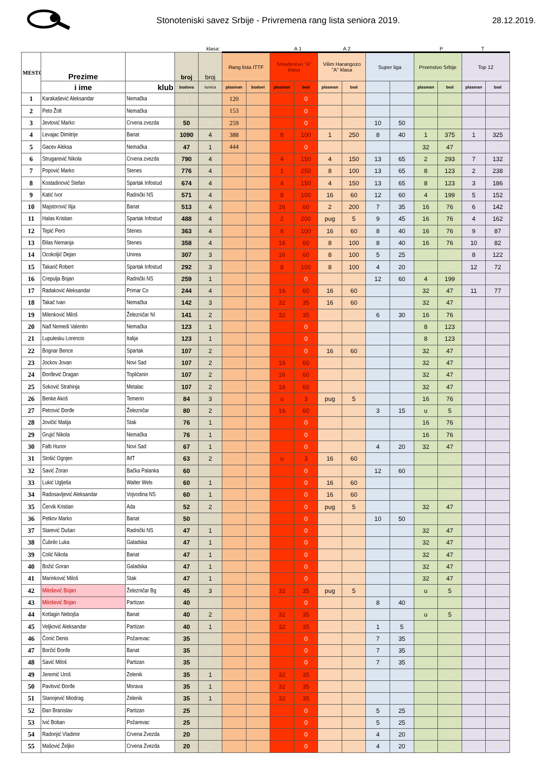Stonoteniski savez Srbije - Privremena rang lista seniora 2019.
28.12.2019.
klasa: A 1 A 2 P T
| MESTO | Prezime | | broj | broj | Rang lista ITTF | | Smederevo "A" klasa | | Vilim Harangozo "A" klasa | | Super liga | | Prvenstvo Srbije | | Top 12 | |
| --- | --- | --- | --- | --- | --- | --- | --- | --- | --- | --- | --- | --- | --- | --- | --- | --- |
| | i ime | klub | bodova | tumira | plasman | bodovi | plasman | bod | plasman | bod | | | plasman | bod | plasman | bod |
| 1 | Karakašević Aleksandar | Nemačka | 0 | 0 | 120 | | | 0 | | 0 | | | | 0 | | 0 |
| 2 | Peto Žolt | Nemačka | 0 | 0 | 153 | | | 0 | | 0 | | | | 0 | | 0 |
| 3 | Jevtović Marko | Crvena zvezda | 50 | 0 | 259 | | | 0 | | 0 | 10 | 50 | | 0 | | 0 |
| 4 | Levajac Dimitrije | Banat | 1090 | 4 | 388 | | 8 | 100 | 1 | 250 | 8 | 40 | 1 | 375 | 1 | 325 |
| 5 | Gacev Aleksa | Nemačka | 47 | 1 | 444 | | | 0 | | 0 | | | 32 | 47 | | 0 |
| 6 | Strugarević Nikola | Crvena zvezda | 790 | 4 | | | 4 | 150 | 4 | 150 | 13 | 65 | 2 | 293 | 7 | 132 |
| 7 | Popović Marko | Stenes | 776 | 4 | | | 1 | 250 | 8 | 100 | 13 | 65 | 8 | 123 | 2 | 238 |
| 8 | Kostadinović Stefan | Spartak Infostud | 674 | 4 | | | 4 | 150 | 4 | 150 | 13 | 65 | 8 | 123 | 3 | 186 |
| 9 | Katić Ivor | Radnički NS | 571 | 4 | | | 8 | 100 | 16 | 60 | 12 | 60 | 4 | 199 | 5 | 152 |
| 10 | Majstorović Ilija | Banat | 513 | 4 | | | 16 | 60 | 2 | 200 | 7 | 35 | 16 | 76 | 6 | 142 |
| 11 | Halas Kristian | Spartak Infostud | 488 | 4 | | | 2 | 200 | pug | 5 | 9 | 45 | 16 | 76 | 4 | 162 |
| 12 | Tepić Pero | Stenes | 363 | 4 | | | 8 | 100 | 16 | 60 | 8 | 40 | 16 | 76 | 9 | 87 |
| 13 | Đilas Nemanja | Stenes | 358 | 4 | | | 16 | 60 | 8 | 100 | 8 | 40 | 16 | 76 | 10 | 82 |
| 14 | Ocokoljić Dejan | Unirea | 307 | 3 | | | 16 | 60 | 8 | 100 | 5 | 25 | | 0 | 8 | 122 |
| 15 | Takarič Robert | Spartak Infostud | 292 | 3 | | | 8 | 100 | 8 | 100 | 4 | 20 | | 0 | 12 | 72 |
| 16 | Crepulja Bojan | Radnički NS | 259 | 1 | | | | 0 | | 0 | 12 | 60 | 4 | 199 | | 0 |
| 17 | Radaković Aleksandar | Primar Co | 244 | 4 | | | 16 | 60 | 16 | 60 | | | 32 | 47 | 11 | 77 |
| 18 | Takač Ivan | Nemačka | 142 | 3 | | | 32 | 35 | 16 | 60 | | | 32 | 47 | | 0 |
| 19 | Milenković Miloš | Železničar NI | 141 | 2 | | | 32 | 35 | | 0 | 6 | 30 | 16 | 76 | | 0 |
| 20 | Nađ Nemedi Valentin | Nemačka | 123 | 1 | | | | 0 | | 0 | | | 8 | 123 | | 0 |
| 21 | Lupulesku Lorencio | Italija | 123 | 1 | | | | 0 | | 0 | | | 8 | 123 | | 0 |
| 22 | Bognar Bence | Spartak | 107 | 2 | | | | 0 | 16 | 60 | | | 32 | 47 | | 0 |
| 23 | Jockov Jovan | Novi Sad | 107 | 2 | | | 16 | 60 | | 0 | | | 32 | 47 | | 0 |
| 24 | Đorđević Dragan | Topličanin | 107 | 2 | | | 16 | 60 | | 0 | | | 32 | 47 | | 0 |
| 25 | Soković Strahinja | Metalac | 107 | 2 | | | 16 | 60 | | 0 | | | 32 | 47 | | 0 |
| 26 | Benke Akoš | Temerin | 84 | 3 | | | u | 3 | pug | 5 | | | 16 | 76 | | 0 |
| 27 | Petrović Đorđe | Železničar | 80 | 2 | | | 16 | 60 | | 0 | 3 | 15 | u | 5 | | 0 |
| 28 | Jovičić Matija | Stak | 76 | 1 | | | | 0 | | 0 | | | 16 | 76 | | 0 |
| 29 | Grujić Nikola | Nemačka | 76 | 1 | | | | 0 | | 0 | | | 16 | 76 | | 0 |
| 30 | Falb Hunor | Novi Sad | 67 | 1 | | | | 0 | | 0 | 4 | 20 | 32 | 47 | | 0 |
| 31 | Stošić Ognjen | IMT | 63 | 2 | | | u | 3 | 16 | 60 | | | | 0 | | 0 |
| 32 | Savić Zoran | Bačka Palanka | 60 | 0 | | | | 0 | | 0 | 12 | 60 | | 0 | | 0 |
| 33 | Lukić Uglješa | Walter Wels | 60 | 1 | | | | 0 | 16 | 60 | | | | 0 | | 0 |
| 34 | Radosavljević Aleksandar | Vojvodina NS | 60 | 1 | | | | 0 | 16 | 60 | | | | 0 | | 0 |
| 35 | Červik Kristian | Ada | 52 | 2 | | | | 0 | pug | 5 | | | 32 | 47 | | 0 |
| 36 | Petkov Marko | Banat | 50 | 0 | | | | 0 | | 0 | 10 | 50 | | 0 | | 0 |
| 37 | Starević Dušan | Radnički NS | 47 | 1 | | | | 0 | | 0 | | | 32 | 47 | | 0 |
| 38 | Čubrilo Luka | Galadska | 47 | 1 | | | | 0 | | 0 | | | 32 | 47 | | 0 |
| 39 | Colić Nikola | Banat | 47 | 1 | | | | 0 | | 0 | | | 32 | 47 | | 0 |
| 40 | Božić Goran | Galadska | 47 | 1 | | | | 0 | | 0 | | | 32 | 47 | | 0 |
| 41 | Marinković Miloš | Stak | 47 | 1 | | | | 0 | | 0 | | | 32 | 47 | | 0 |
| 42 | Milošević Bojan | Železničar Bg | 45 | 3 | | | 32 | 35 | pug | 5 | | 0 | u | 5 | | 0 |
| 43 | Milošević Bojan | Partizan | 40 | 0 | | | | 0 | | 0 | 8 | 40 | | 0 | | 0 |
| 44 | Kotlagin Nebojša | Banat | 40 | 2 | | | 32 | 35 | | 0 | | | u | 5 | | 0 |
| 45 | Veljković Aleksandar | Partizan | 40 | 1 | | | 32 | 35 | | 0 | 1 | 5 | | 0 | | 0 |
| 46 | Čonić Denis | Požarevac | 35 | 0 | | | | 0 | | 0 | 7 | 35 | | 0 | | 0 |
| 47 | Borčić Đorđe | Banat | 35 | 0 | | | | 0 | | 0 | 7 | 35 | | 0 | | 0 |
| 48 | Savić Miloš | Partizan | 35 | 0 | | | | 0 | | 0 | 7 | 35 | | 0 | | 0 |
| 49 | Jeremić Uroš | Zelenik | 35 | 1 | | | 32 | 35 | | 0 | | | | 0 | | 0 |
| 50 | Pavlović Đorđe | Morava | 35 | 1 | | | 32 | 35 | | 0 | | | | 0 | | 0 |
| 51 | Stanojević Miodrag | Zelenik | 35 | 1 | | | 32 | 35 | | 0 | | | | 0 | | 0 |
| 52 | Đan Branislav | Partizan | 25 | 0 | | | | 0 | | 0 | 5 | 25 | | 0 | | 0 |
| 53 | Ivić Boban | Požarevac | 25 | 0 | | | | 0 | | 0 | 5 | 25 | | 0 | | 0 |
| 54 | Radonjić Vladimir | Crvena Zvezda | 20 | 0 | | | | 0 | | 0 | 4 | 20 | | 0 | | 0 |
| 55 | Mašović Željko | Crvena Zvezda | 20 | 0 | | | | 0 | | 0 | 4 | 20 | | 0 | | 0 |